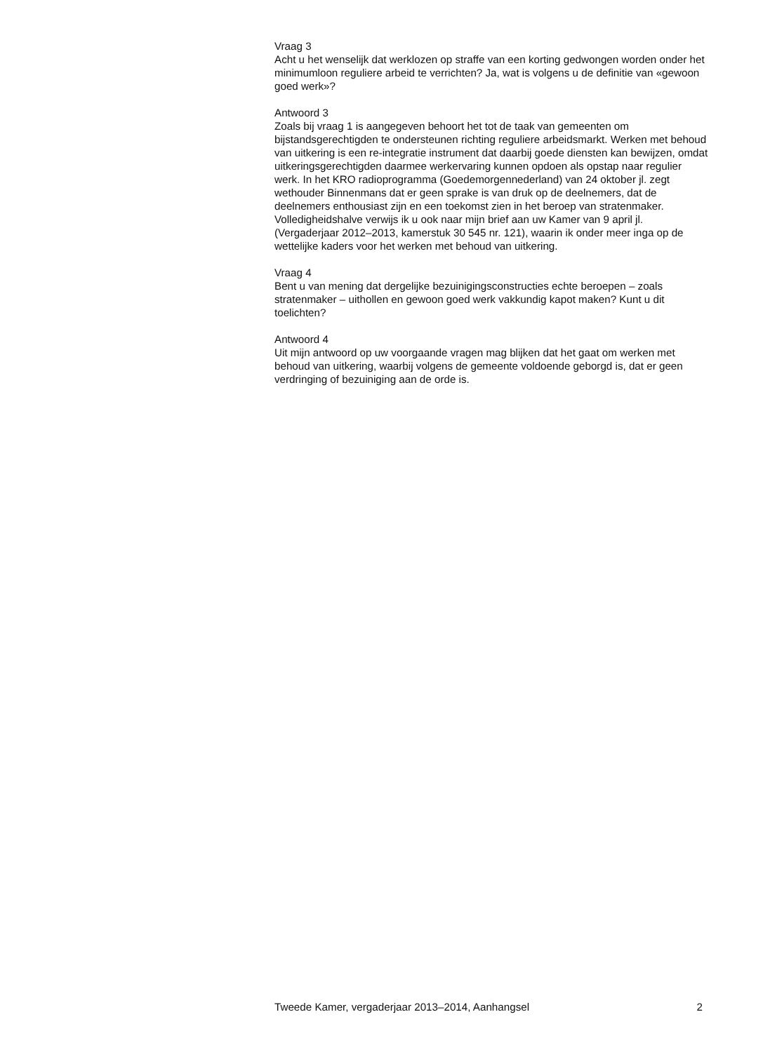Vraag 3
Acht u het wenselijk dat werklozen op straffe van een korting gedwongen worden onder het minimumloon reguliere arbeid te verrichten? Ja, wat is volgens u de definitie van «gewoon goed werk»?
Antwoord 3
Zoals bij vraag 1 is aangegeven behoort het tot de taak van gemeenten om bijstandsgerechtigden te ondersteunen richting reguliere arbeidsmarkt. Werken met behoud van uitkering is een re-integratie instrument dat daarbij goede diensten kan bewijzen, omdat uitkeringsgerechtigden daarmee werkervaring kunnen opdoen als opstap naar regulier werk. In het KRO radioprogramma (Goedemorgennederland) van 24 oktober jl. zegt wethouder Binnenmans dat er geen sprake is van druk op de deelnemers, dat de deelnemers enthousiast zijn en een toekomst zien in het beroep van stratenmaker. Volledigheidshalve verwijs ik u ook naar mijn brief aan uw Kamer van 9 april jl. (Vergaderjaar 2012–2013, kamerstuk 30 545 nr. 121), waarin ik onder meer inga op de wettelijke kaders voor het werken met behoud van uitkering.
Vraag 4
Bent u van mening dat dergelijke bezuinigingsconstructies echte beroepen – zoals stratenmaker – uithollen en gewoon goed werk vakkundig kapot maken? Kunt u dit toelichten?
Antwoord 4
Uit mijn antwoord op uw voorgaande vragen mag blijken dat het gaat om werken met behoud van uitkering, waarbij volgens de gemeente voldoende geborgd is, dat er geen verdringing of bezuiniging aan de orde is.
Tweede Kamer, vergaderjaar 2013–2014, Aanhangsel 2